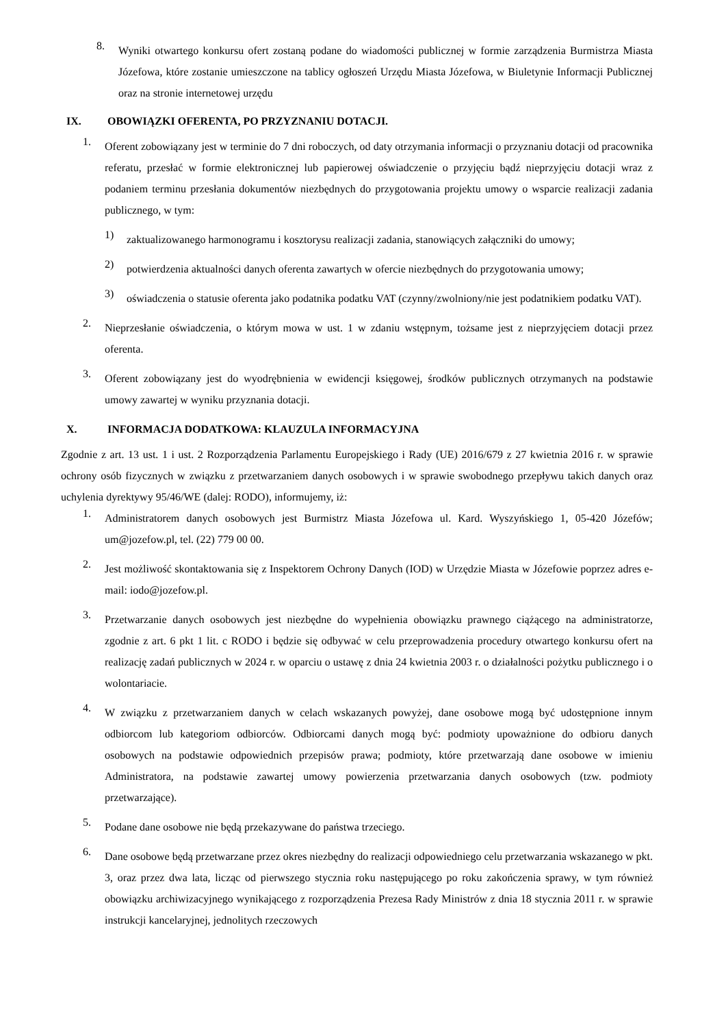8. Wyniki otwartego konkursu ofert zostaną podane do wiadomości publicznej w formie zarządzenia Burmistrza Miasta Józefowa, które zostanie umieszczone na tablicy ogłoszeń Urzędu Miasta Józefowa, w Biuletynie Informacji Publicznej oraz na stronie internetowej urzędu
IX. OBOWIĄZKI OFERENTA, PO PRZYZNANIU DOTACJI.
1. Oferent zobowiązany jest w terminie do 7 dni roboczych, od daty otrzymania informacji o przyznaniu dotacji od pracownika referatu, przesłać w formie elektronicznej lub papierowej oświadczenie o przyjęciu bądź nieprzyjęciu dotacji wraz z podaniem terminu przesłania dokumentów niezbędnych do przygotowania projektu umowy o wsparcie realizacji zadania publicznego, w tym:
1) zaktualizowanego harmonogramu i kosztorysu realizacji zadania, stanowiących załączniki do umowy;
2) potwierdzenia aktualności danych oferenta zawartych w ofercie niezbędnych do przygotowania umowy;
3) oświadczenia o statusie oferenta jako podatnika podatku VAT (czynny/zwolniony/nie jest podatnikiem podatku VAT).
2. Nieprzesłanie oświadczenia, o którym mowa w ust. 1 w zdaniu wstępnym, tożsame jest z nieprzyjęciem dotacji przez oferenta.
3. Oferent zobowiązany jest do wyodrębnienia w ewidencji księgowej, środków publicznych otrzymanych na podstawie umowy zawartej w wyniku przyznania dotacji.
X. INFORMACJA DODATKOWA: KLAUZULA INFORMACYJNA
Zgodnie z art. 13 ust. 1 i ust. 2 Rozporządzenia Parlamentu Europejskiego i Rady (UE) 2016/679 z 27 kwietnia 2016 r. w sprawie ochrony osób fizycznych w związku z przetwarzaniem danych osobowych i w sprawie swobodnego przepływu takich danych oraz uchylenia dyrektywy 95/46/WE (dalej: RODO), informujemy, iż:
1. Administratorem danych osobowych jest Burmistrz Miasta Józefowa ul. Kard. Wyszyńskiego 1, 05-420 Józefów; um@jozefow.pl, tel. (22) 779 00 00.
2. Jest możliwość skontaktowania się z Inspektorem Ochrony Danych (IOD) w Urzędzie Miasta w Józefowie poprzez adres e-mail: iodo@jozefow.pl.
3. Przetwarzanie danych osobowych jest niezbędne do wypełnienia obowiązku prawnego ciążącego na administratorze, zgodnie z art. 6 pkt 1 lit. c RODO i będzie się odbywać w celu przeprowadzenia procedury otwartego konkursu ofert na realizację zadań publicznych w 2024 r. w oparciu o ustawę z dnia 24 kwietnia 2003 r. o działalności pożytku publicznego i o wolontariacie.
4. W związku z przetwarzaniem danych w celach wskazanych powyżej, dane osobowe mogą być udostępnione innym odbiorcom lub kategoriom odbiorców. Odbiorcami danych mogą być: podmioty upoważnione do odbioru danych osobowych na podstawie odpowiednich przepisów prawa; podmioty, które przetwarzają dane osobowe w imieniu Administratora, na podstawie zawartej umowy powierzenia przetwarzania danych osobowych (tzw. podmioty przetwarzające).
5. Podane dane osobowe nie będą przekazywane do państwa trzeciego.
6. Dane osobowe będą przetwarzane przez okres niezbędny do realizacji odpowiedniego celu przetwarzania wskazanego w pkt. 3, oraz przez dwa lata, licząc od pierwszego stycznia roku następującego po roku zakończenia sprawy, w tym również obowiązku archiwizacyjnego wynikającego z rozporządzenia Prezesa Rady Ministrów z dnia 18 stycznia 2011 r. w sprawie instrukcji kancelaryjnej, jednolitych rzeczowych